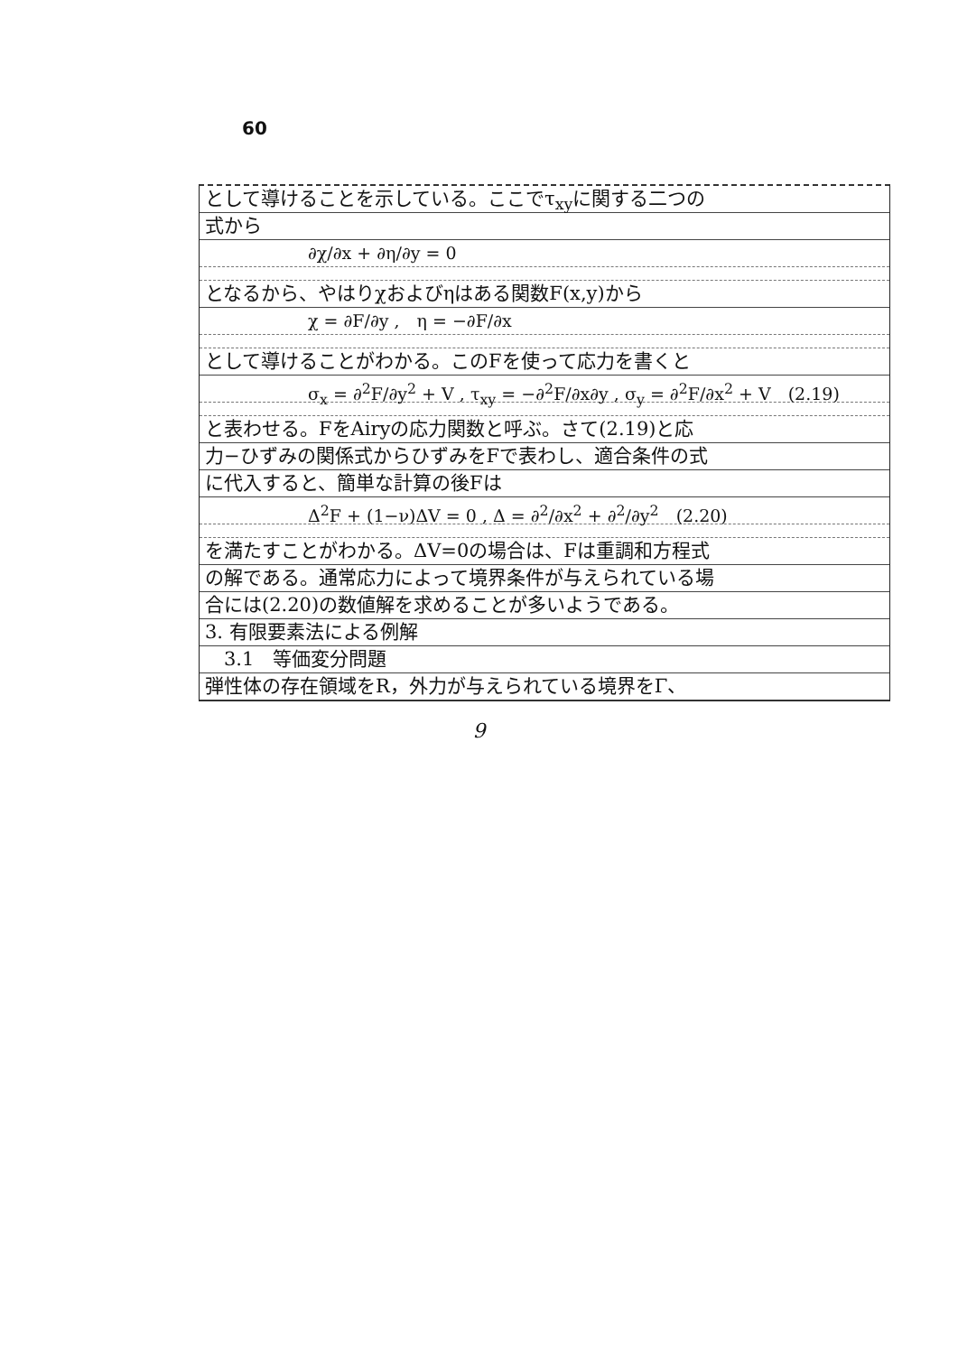60
として導けることを示している。ここでτ<sub>xy</sub>に関する二つの
式から
∂χ/∂x + ∂η/∂y = 0
となるから、やはりχおよびηはある関数F(x,y)から
χ = ∂F/∂y ,　η = −∂F/∂x
として導けることがわかる。このFを使って応力を書くと
σ<sub>x</sub> = ∂<sup>2</sup>F/∂y<sup>2</sup> + V , τ<sub>xy</sub> = −∂<sup>2</sup>F/∂x∂y , σ<sub>y</sub> = ∂<sup>2</sup>F/∂x<sup>2</sup> + V　(2.19)
と表わせる。FをAiryの応力関数と呼ぶ。さて(2.19)と応
力−ひずみの関係式からひずみをFで表わし、適合条件の式
に代入すると、簡単な計算の後Fは
Δ<sup>2</sup>F + (1−ν)ΔV = 0 , Δ = ∂<sup>2</sup>/∂x<sup>2</sup> + ∂<sup>2</sup>/∂y<sup>2</sup>　(2.20)
を満たすことがわかる。ΔV=0の場合は、Fは重調和方程式
の解である。通常応力によって境界条件が与えられている場
合には(2.20)の数値解を求めることが多いようである。
3. 有限要素法による例解
　3.1　等価変分問題
弾性体の存在領域をR，外力が与えられている境界をΓ、
9